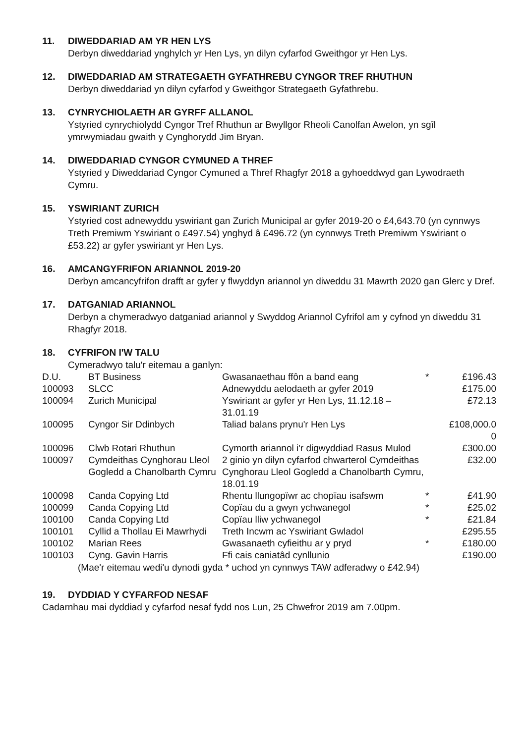11. DIWEDDARIAD AM YR HEN LYS
Derbyn diweddariad ynghylch yr Hen Lys, yn dilyn cyfarfod Gweithgor yr Hen Lys.
12. DIWEDDARIAD AM STRATEGAETH GYFATHREBU CYNGOR TREF RHUTHUN
Derbyn diweddariad yn dilyn cyfarfod y Gweithgor Strategaeth Gyfathrebu.
13. CYNRYCHIOLAETH AR GYRFF ALLANOL
Ystyried cynrychiolydd Cyngor Tref Rhuthun ar Bwyllgor Rheoli Canolfan Awelon, yn sgîl ymrwymiadau gwaith y Cynghorydd Jim Bryan.
14. DIWEDDARIAD CYNGOR CYMUNED A THREF
Ystyried y Diweddariad Cyngor Cymuned a Thref Rhagfyr 2018 a gyhoeddwyd gan Lywodraeth Cymru.
15. YSWIRIANT ZURICH
Ystyried cost adnewyddu yswiriant gan Zurich Municipal ar gyfer 2019-20 o £4,643.70 (yn cynnwys Treth Premiwm Yswiriant o £497.54) ynghyd â £496.72 (yn cynnwys Treth Premiwm Yswiriant o £53.22) ar gyfer yswiriant yr Hen Lys.
16. AMCANGYFRIFON ARIANNOL 2019-20
Derbyn amcancyfrifon drafft ar gyfer y flwyddyn ariannol yn diweddu 31 Mawrth 2020 gan Glerc y Dref.
17. DATGANIAD ARIANNOL
Derbyn a chymeradwyo datganiad ariannol y Swyddog Ariannol Cyfrifol am y cyfnod yn diweddu 31 Rhagfyr 2018.
18. CYFRIFON I'W TALU
Cymeradwyo talu'r eitemau a ganlyn:
| D.U. | BT Business | Gwasanaethau ffôn a band eang | * | £196.43 |
| 100093 | SLCC | Adnewyddu aelodaeth ar gyfer 2019 | | £175.00 |
| 100094 | Zurich Municipal | Yswiriant ar gyfer yr Hen Lys, 11.12.18 – 31.01.19 | | £72.13 |
| 100095 | Cyngor Sir Ddinbych | Taliad balans prynu'r Hen Lys | | £108,000.0 0 |
| 100096 | Clwb Rotari Rhuthun | Cymorth ariannol i'r digwyddiad Rasus Mulod | | £300.00 |
| 100097 | Cymdeithas Cynghorau Lleol Gogledd a Chanolbarth Cymru | 2 ginio yn dilyn cyfarfod chwarterol Cymdeithas Cynghorau Lleol Gogledd a Chanolbarth Cymru, 18.01.19 | | £32.00 |
| 100098 | Canda Copying Ltd | Rhentu llungopïwr ac chopïau isafswm | * | £41.90 |
| 100099 | Canda Copying Ltd | Copïau du a gwyn ychwanegol | * | £25.02 |
| 100100 | Canda Copying Ltd | Copïau lliw ychwanegol | * | £21.84 |
| 100101 | Cyllid a Thollau Ei Mawrhydi | Treth Incwm ac Yswiriant Gwladol | | £295.55 |
| 100102 | Marian Rees | Gwasanaeth cyfieithu ar y pryd | * | £180.00 |
| 100103 | Cyng. Gavin Harris | Ffi cais caniatâd cynllunio | | £190.00 |
(Mae'r eitemau wedi'u dynodi gyda * uchod yn cynnwys TAW adferadwy o £42.94)
19. DYDDIAD Y CYFARFOD NESAF
Cadarnhau mai dyddiad y cyfarfod nesaf fydd nos Lun, 25 Chwefror 2019 am 7.00pm.